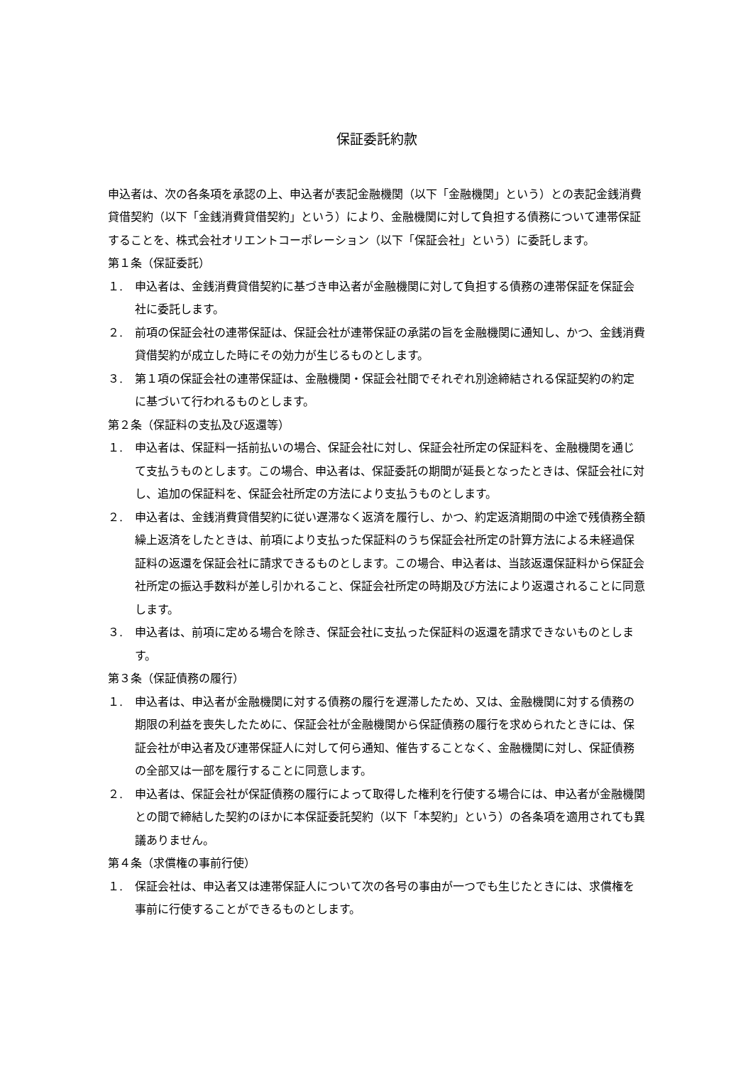保証委託約款
申込者は、次の各条項を承認の上、申込者が表記金融機関（以下「金融機関」という）との表記金銭消費貸借契約（以下「金銭消費貸借契約」という）により、金融機関に対して負担する債務について連帯保証することを、株式会社オリエントコーポレーション（以下「保証会社」という）に委託します。
第１条（保証委託）
１. 申込者は、金銭消費貸借契約に基づき申込者が金融機関に対して負担する債務の連帯保証を保証会社に委託します。
２. 前項の保証会社の連帯保証は、保証会社が連帯保証の承諾の旨を金融機関に通知し、かつ、金銭消費貸借契約が成立した時にその効力が生じるものとします。
３. 第１項の保証会社の連帯保証は、金融機関・保証会社間でそれぞれ別途締結される保証契約の約定に基づいて行われるものとします。
第２条（保証料の支払及び返還等）
１. 申込者は、保証料一括前払いの場合、保証会社に対し、保証会社所定の保証料を、金融機関を通じて支払うものとします。この場合、申込者は、保証委託の期間が延長となったときは、保証会社に対し、追加の保証料を、保証会社所定の方法により支払うものとします。
２. 申込者は、金銭消費貸借契約に従い遅滞なく返済を履行し、かつ、約定返済期間の中途で残債務全額繰上返済をしたときは、前項により支払った保証料のうち保証会社所定の計算方法による未経過保証料の返還を保証会社に請求できるものとします。この場合、申込者は、当該返還保証料から保証会社所定の振込手数料が差し引かれること、保証会社所定の時期及び方法により返還されることに同意します。
３. 申込者は、前項に定める場合を除き、保証会社に支払った保証料の返還を請求できないものとします。
第３条（保証債務の履行）
１. 申込者は、申込者が金融機関に対する債務の履行を遅滞したため、又は、金融機関に対する債務の期限の利益を喪失したために、保証会社が金融機関から保証債務の履行を求められたときには、保証会社が申込者及び連帯保証人に対して何ら通知、催告することなく、金融機関に対し、保証債務の全部又は一部を履行することに同意します。
２. 申込者は、保証会社が保証債務の履行によって取得した権利を行使する場合には、申込者が金融機関との間で締結した契約のほかに本保証委託契約（以下「本契約」という）の各条項を適用されても異議ありません。
第４条（求償権の事前行使）
１. 保証会社は、申込者又は連帯保証人について次の各号の事由が一つでも生じたときには、求償権を事前に行使することができるものとします。